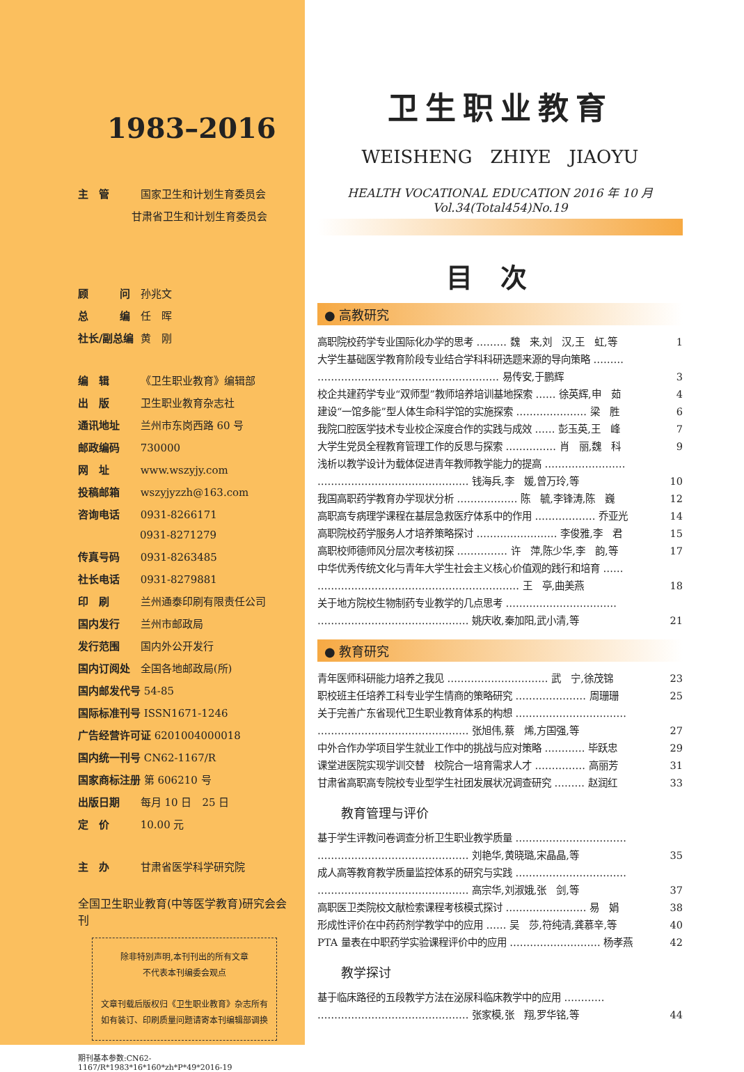1983–2016
主　管 国家卫生和计划生育委员会
甘肃省卫生和计划生育委员会
顾　　　问 孙兆文
总　　　编 任　晖
社长/副总编 黄　刚
编　辑 《卫生职业教育》编辑部
出　版 卫生职业教育杂志社
通讯地址 兰州市东岗西路 60 号
邮政编码 730000
网　址 www.wszyjy.com
投稿邮箱 wszyjyzzh@163.com
咨询电话 0931-8266171
0931-8271279
传真号码 0931-8263485
社长电话 0931-8279881
印　刷 兰州通泰印刷有限责任公司
国内发行 兰州市邮政局
发行范围 国内外公开发行
国内订阅处 全国各地邮政局(所)
国内邮发代号 54-85
国际标准刊号 ISSN1671-1246
广告经营许可证 6201004000018
国内统一刊号 CN62-1167/R
国家商标注册 第 606210 号
出版日期 每月 10 日　25 日
定　价 10.00 元
主　办 甘肃省医学科学研究院
全国卫生职业教育(中等医学教育)研究会会刊
除非特别声明,本刊刊出的所有文章
不代表本刊编委会观点
文章刊载后版权归《卫生职业教育》杂志所有
如有装订、印刷质量问题请寄本刊编辑部调换
期刊基本参数:CN62-1167/R*1983*16*160*zh*P*49*2016-19
卫生职业教育
WEISHENG　ZHIYE　JIAOYU
HEALTH VOCATIONAL EDUCATION 2016 年 10 月 Vol.34(Total454)No.19
目次
● 高教研究
高职院校药学专业国际化办学的思考 ……… 魏　来,刘　汉,王　虹,等 1
大学生基础医学教育阶段专业结合学科科研选题来源的导向策略 ………
……………………………………………… 易传安,于鹏辉
3
校企共建药学专业“双师型”教师培养培训基地探索 …… 徐英辉,申　茹 4
建设“一馆多能”型人体生命科学馆的实施探索 ………………… 梁　胜 6
我院口腔医学技术专业校企深度合作的实践与成效 …… 彭玉英,王　峰 7
大学生党员全程教育管理工作的反思与探索 …………… 肖　丽,魏　科 9
浅析以教学设计为载体促进青年教师教学能力的提高 ……………………
……………………………………… 钱海兵,李　媛,曾万玲,等
10
我国高职药学教育办学现状分析 ……………… 陈　毓,李锋涛,陈　巍 12
高职高专病理学课程在基层急救医疗体系中的作用 ……………… 乔亚光 14
高职院校药学服务人才培养策略探讨 …………………… 李俊雅,李　君 15
高职校师德师风分层次考核初探 …………… 许　萍,陈少华,李　韵,等 17
中华优秀传统文化与青年大学生社会主义核心价值观的践行和培育 ……
…………………………………………………… 王　亭,曲美燕
18
关于地方院校生物制药专业教学的几点思考 ……………………………
……………………………………… 姚庆收,秦加阳,武小清,等
21
● 教育研究
青年医师科研能力培养之我见 ………………………… 武　宁,徐茂锦 23
职校班主任培养工科专业学生情商的策略研究 ………………… 周珊珊 25
关于完善广东省现代卫生职业教育体系的构想 ……………………………
……………………………………… 张旭伟,蔡　烯,方国强,等
27
中外合作办学项目学生就业工作中的挑战与应对策略 ………… 毕跃忠 29
课堂进医院实现学训交替　校院合一培育需求人才 …………… 高丽芳 31
甘肃省高职高专院校专业型学生社团发展状况调查研究 ……… 赵润红 33
教育管理与评价
基于学生评教问卷调查分析卫生职业教学质量 ……………………………
……………………………………… 刘艳华,黄晓璐,宋晶晶,等
35
成人高等教育教学质量监控体系的研究与实践 ……………………………
……………………………………… 高宗华,刘淑娥,张　剑,等
37
高职医卫类院校文献检索课程考核模式探讨 …………………… 易　娟 38
形成性评价在中药药剂学教学中的应用 …… 吴　莎,符纯清,龚慕辛,等 40
PTA 量表在中职药学实验课程评价中的应用 ……………………… 杨孝燕 42
教学探讨
基于临床路径的五段教学方法在泌尿科临床教学中的应用 …………
……………………………………… 张家模,张　翔,罗华铭,等
44